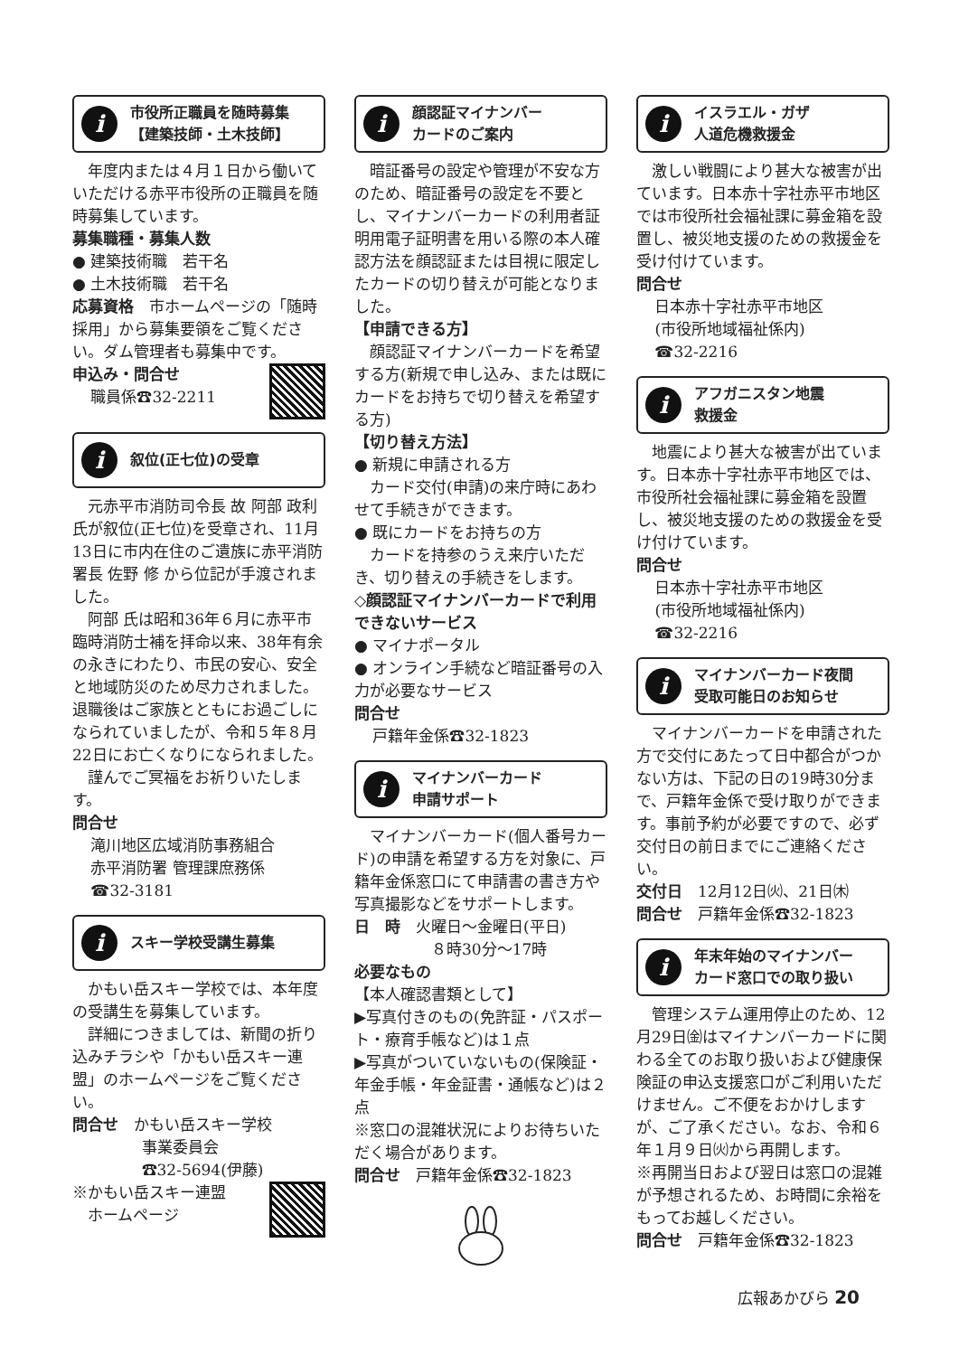i
市役所正職員を随時募集
【建築技師・土木技師】
年度内または４月１日から働いていただける赤平市役所の正職員を随時募集しています。
募集職種・募集人数
● 建築技術職　若干名
● 土木技術職　若干名
応募資格　市ホームページの「随時採用」から募集要領をご覧ください。ダム管理者も募集中です。
申込み・問合せ
職員係☎32-2211
i
叙位(正七位)の受章
元赤平市消防司令長 故 阿部 政利 氏が叙位(正七位)を受章され、11月13日に市内在住のご遺族に赤平消防署長 佐野 修 から位記が手渡されました。
阿部 氏は昭和36年６月に赤平市臨時消防士補を拝命以来、38年有余の永きにわたり、市民の安心、安全と地域防災のため尽力されました。退職後はご家族とともにお過ごしになられていましたが、令和５年８月22日にお亡くなりになられました。
謹んでご冥福をお祈りいたします。
問合せ
滝川地区広域消防事務組合
赤平消防署 管理課庶務係
☎32-3181
i
スキー学校受講生募集
かもい岳スキー学校では、本年度の受講生を募集しています。
詳細につきましては、新聞の折り込みチラシや「かもい岳スキー連盟」のホームページをご覧ください。
問合せ　かもい岳スキー学校
事業委員会
☎32-5694(伊藤)
※かもい岳スキー連盟
　ホームページ
i
顔認証マイナンバー
カードのご案内
暗証番号の設定や管理が不安な方のため、暗証番号の設定を不要とし、マイナンバーカードの利用者証明用電子証明書を用いる際の本人確認方法を顔認証または目視に限定したカードの切り替えが可能となりました。
【申請できる方】
顔認証マイナンバーカードを希望する方(新規で申し込み、または既にカードをお持ちで切り替えを希望する方)
【切り替え方法】
● 新規に申請される方
カード交付(申請)の来庁時にあわせて手続きができます。
● 既にカードをお持ちの方
カードを持参のうえ来庁いただき、切り替えの手続きをします。
◇顔認証マイナンバーカードで利用できないサービス
● マイナポータル
● オンライン手続など暗証番号の入力が必要なサービス
問合せ
戸籍年金係☎32-1823
i
マイナンバーカード
申請サポート
マイナンバーカード(個人番号カード)の申請を希望する方を対象に、戸籍年金係窓口にて申請書の書き方や写真撮影などをサポートします。
日　時　火曜日～金曜日(平日)
８時30分～17時
必要なもの
【本人確認書類として】
▶写真付きのもの(免許証・パスポート・療育手帳など)は１点
▶写真がついていないもの(保険証・年金手帳・年金証書・通帳など)は２点
※窓口の混雑状況によりお待ちいただく場合があります。
問合せ　戸籍年金係☎32-1823
i
イスラエル・ガザ
人道危機救援金
激しい戦闘により甚大な被害が出ています。日本赤十字社赤平市地区では市役所社会福祉課に募金箱を設置し、被災地支援のための救援金を受け付けています。
問合せ
日本赤十字社赤平市地区
(市役所地域福祉係内)
☎32-2216
i
アフガニスタン地震
救援金
地震により甚大な被害が出ています。日本赤十字社赤平市地区では、市役所社会福祉課に募金箱を設置し、被災地支援のための救援金を受け付けています。
問合せ
日本赤十字社赤平市地区
(市役所地域福祉係内)
☎32-2216
i
マイナンバーカード夜間
受取可能日のお知らせ
マイナンバーカードを申請された方で交付にあたって日中都合がつかない方は、下記の日の19時30分まで、戸籍年金係で受け取りができます。事前予約が必要ですので、必ず交付日の前日までにご連絡ください。
交付日　12月12日㈫、21日㈭
問合せ　戸籍年金係☎32-1823
i
年末年始のマイナンバー
カード窓口での取り扱い
管理システム運用停止のため、12月29日㈮はマイナンバーカードに関わる全てのお取り扱いおよび健康保険証の申込支援窓口がご利用いただけません。ご不便をおかけしますが、ご了承ください。なお、令和６年１月９日㈫から再開します。
※再開当日および翌日は窓口の混雑が予想されるため、お時間に余裕をもってお越しください。
問合せ　戸籍年金係☎32-1823
広報あかびら 20